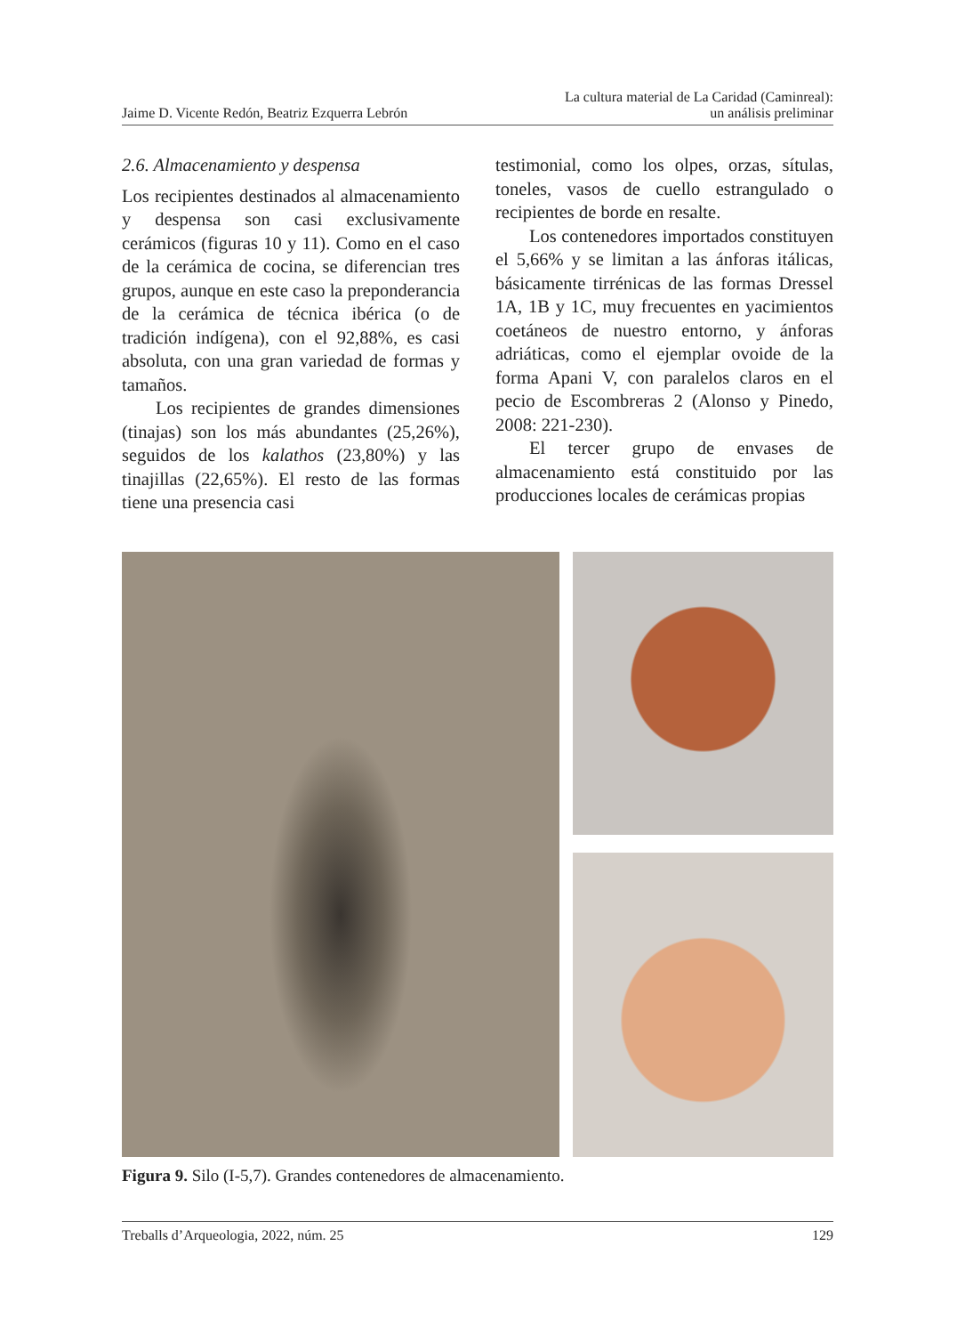Jaime D. Vicente Redón, Beatriz Ezquerra Lebrón
La cultura material de La Caridad (Caminreal):
un análisis preliminar
2.6. Almacenamiento y despensa
Los recipientes destinados al almacenamiento y despensa son casi exclusivamente cerámicos (figuras 10 y 11). Como en el caso de la cerámica de cocina, se diferencian tres grupos, aunque en este caso la preponderancia de la cerámica de técnica ibérica (o de tradición indígena), con el 92,88%, es casi absoluta, con una gran variedad de formas y tamaños.
Los recipientes de grandes dimensiones (tinajas) son los más abundantes (25,26%), seguidos de los kalathos (23,80%) y las tinajillas (22,65%). El resto de las formas tiene una presencia casi
testimonial, como los olpes, orzas, sítulas, toneles, vasos de cuello estrangulado o recipientes de borde en resalte.
Los contenedores importados constituyen el 5,66% y se limitan a las ánforas itálicas, básicamente tirrénicas de las formas Dressel 1A, 1B y 1C, muy frecuentes en yacimientos coetáneos de nuestro entorno, y ánforas adriáticas, como el ejemplar ovoide de la forma Apani V, con paralelos claros en el pecio de Escombreras 2 (Alonso y Pinedo, 2008: 221-230).
El tercer grupo de envases de almacenamiento está constituido por las producciones locales de cerámicas propias
Figura 9. Silo (I-5,7). Grandes contenedores de almacenamiento.
Treballs d’Arqueologia, 2022, núm. 25 129